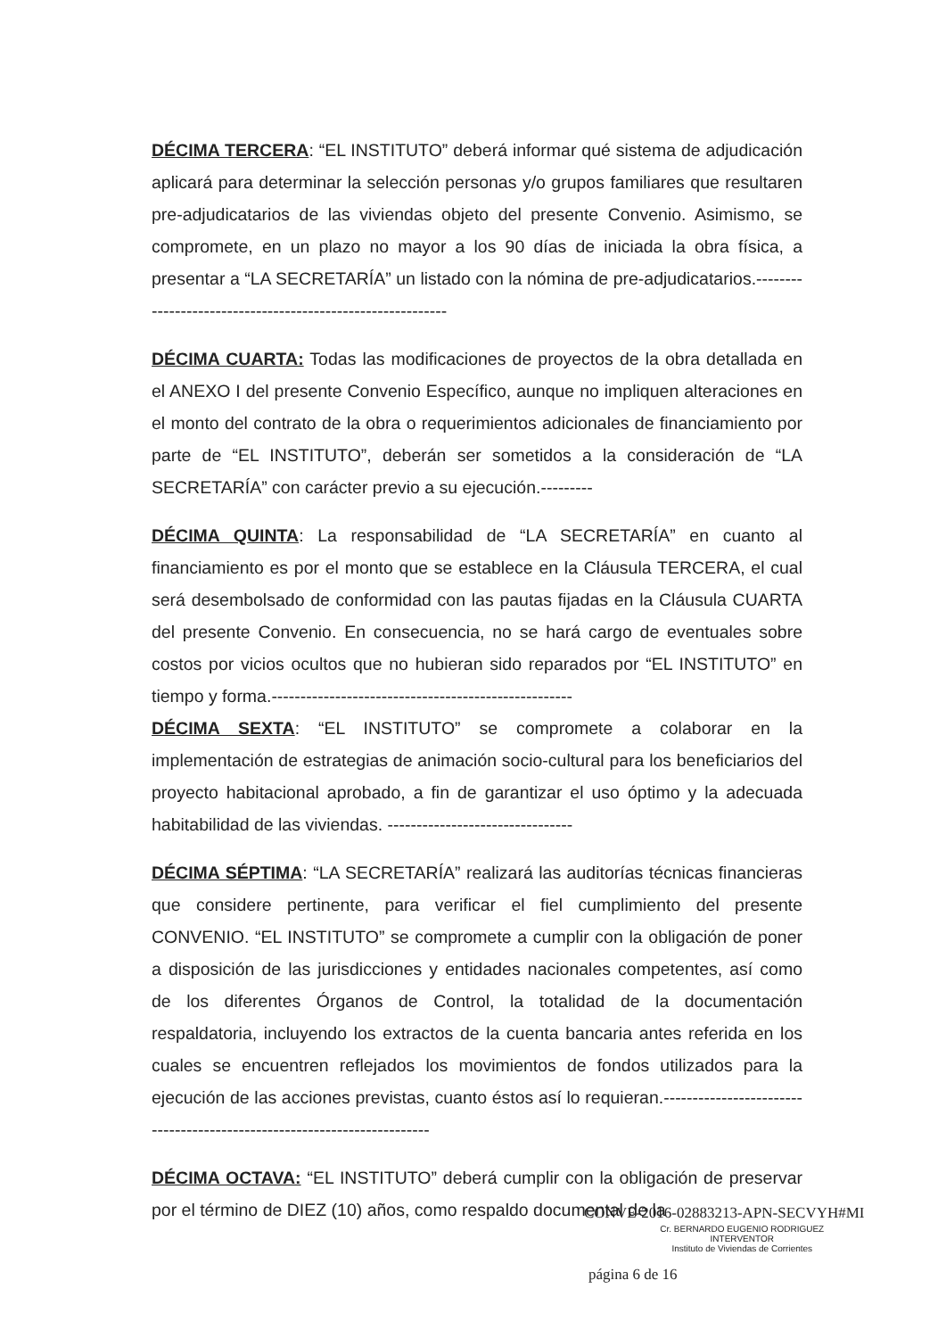DÉCIMA TERCERA: “EL INSTITUTO” deberá informar qué sistema de adjudicación aplicará para determinar la selección personas y/o grupos familiares que resultaren pre-adjudicatarios de las viviendas objeto del presente Convenio. Asimismo, se compromete, en un plazo no mayor a los 90 días de iniciada la obra física, a presentar a “LA SECRETARÍA” un listado con la nómina de pre-adjudicatarios.-----------------------------------------------------------
DÉCIMA CUARTA: Todas las modificaciones de proyectos de la obra detallada en el ANEXO I del presente Convenio Específico, aunque no impliquen alteraciones en el monto del contrato de la obra o requerimientos adicionales de financiamiento por parte de “EL INSTITUTO”, deberán ser sometidos a la consideración de “LA SECRETARÍA” con carácter previo a su ejecución.---------
DÉCIMA QUINTA: La responsabilidad de “LA SECRETARÍA” en cuanto al financiamiento es por el monto que se establece en la Cláusula TERCERA, el cual será desembolsado de conformidad con las pautas fijadas en la Cláusula CUARTA del presente Convenio. En consecuencia, no se hará cargo de eventuales sobre costos por vicios ocultos que no hubieran sido reparados por “EL INSTITUTO” en tiempo y forma.----------------------------------------------------
DÉCIMA SEXTA: “EL INSTITUTO” se compromete a colaborar en la implementación de estrategias de animación socio-cultural para los beneficiarios del proyecto habitacional aprobado, a fin de garantizar el uso óptimo y la adecuada habitabilidad de las viviendas. --------------------------------
DÉCIMA SÉPTIMA: “LA SECRETARÍA” realizará las auditorías técnicas financieras que considere pertinente, para verificar el fiel cumplimiento del presente CONVENIO. “EL INSTITUTO” se compromete a cumplir con la obligación de poner a disposición de las jurisdicciones y entidades nacionales competentes, así como de los diferentes Órganos de Control, la totalidad de la documentación respaldatoria, incluyendo los extractos de la cuenta bancaria antes referida en los cuales se encuentren reflejados los movimientos de fondos utilizados para la ejecución de las acciones previstas, cuanto éstos así lo requieran.------------------------------------------------------------------------
DÉCIMA OCTAVA: “EL INSTITUTO” deberá cumplir con la obligación de preservar por el término de DIEZ (10) años, como respaldo documental de la
CONVE-2016-02883213-APN-SECVYH#MI
Cr. BERNARDO EUGENIO RODRIGUEZ
INTERVENTOR
Instituto de Viviendas de Corrientes
página 6 de 16